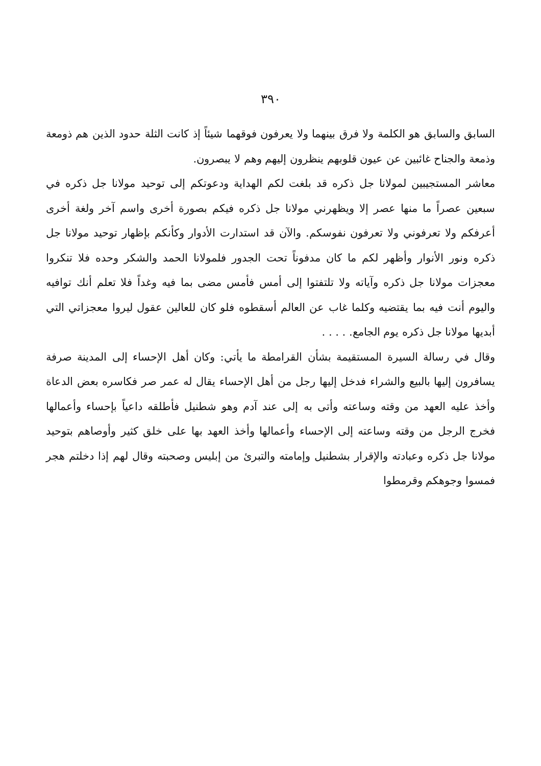٣٩٠
السابق والسابق هو الكلمة ولا فرق بينهما ولا يعرفون فوقهما شيئاً إذ كانت الثلة حدود الذين هم ذومعة وذمعة والجناح غائبين عن عيون قلوبهم ينظرون إليهم وهم لا يبصرون.
معاشر المستجيبين لمولانا جل ذكره قد بلغت لكم الهداية ودعوتكم إلى توحيد مولانا جل ذكره في سبعين عصراً ما منها عصر إلا ويظهرني مولانا جل ذكره فيكم بصورة أخرى واسم آخر ولغة أخرى أعرفكم ولا تعرفوني ولا تعرفون نفوسكم. والآن قد استدارت الأدوار وكأنكم بإظهار توحيد مولانا جل ذكره ونور الأنوار وأظهر لكم ما كان مدفوناً تحت الجدور فلمولانا الحمد والشكر وحده فلا تنكروا معجزات مولانا جل ذكره وآياته ولا تلتفتوا إلى أمس فأمس مضى بما فيه وغداً فلا تعلم أنك توافيه واليوم أنت فيه بما يقتضيه وكلما غاب عن العالم أسقطوه فلو كان للعالين عقول ليروا معجزاتي التي أبديها مولانا جل ذكره يوم الجامع. . . . .
وقال في رسالة السيرة المستقيمة بشأن القرامطة ما يأتي: وكان أهل الإحساء إلى المدينة صرفة يسافرون إليها بالبيع والشراء فدخل إليها رجل من أهل الإحساء يقال له عمر صر فكاسره بعض الدعاة وأخذ عليه العهد من وقته وساعته وأتى به إلى عند آدم وهو شطنيل فأطلقه داعياً بإحساء وأعمالها فخرج الرجل من وقته وساعته إلى الإحساء وأعمالها وأخذ العهد بها على خلق كثير وأوصاهم بتوحيد مولانا جل ذكره وعبادته والإقرار بشطنيل وإمامته والتبرئ من إبليس وصحبته وقال لهم إذا دخلتم هجر فمسوا وجوهكم وقرمطوا